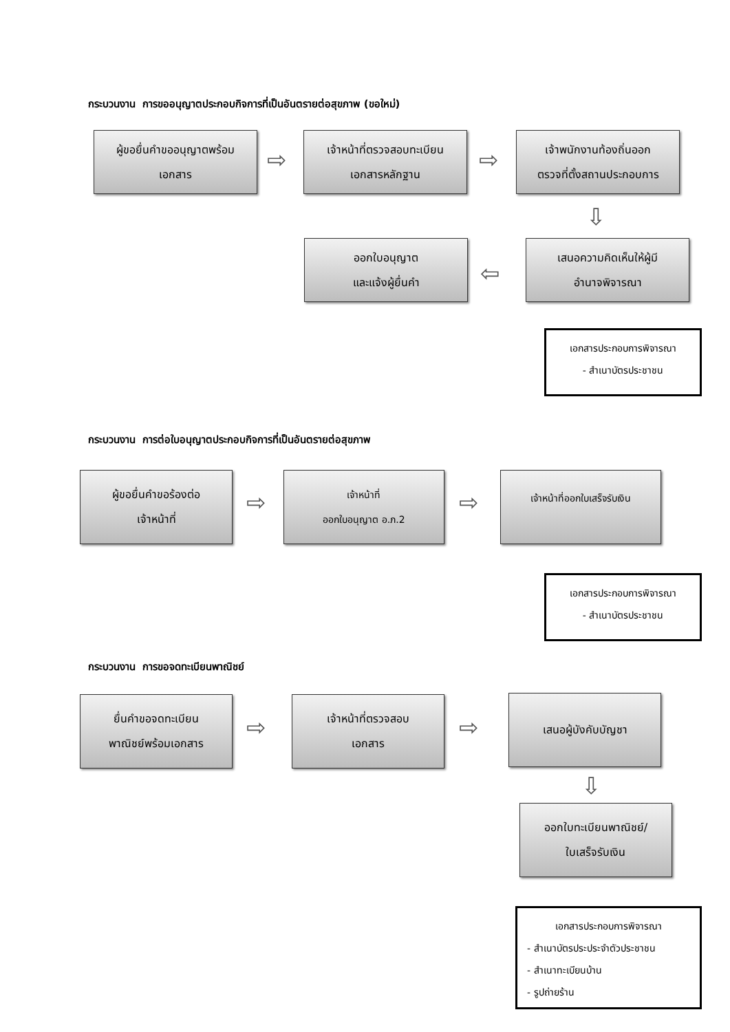กระบวนงาน การขออนุญาตประกอบกิจการที่เป็นอันตรายต่อสุขภาพ (ขอใหม่)
ผู้ขอยื่นคำขออนุญาตพร้อม
เอกสาร
⇨
เจ้าหน้าที่ตรวจสอบทะเบียน
เอกสารหลักฐาน
⇨
เจ้าพนักงานท้องถิ่นออก
ตรวจที่ตั้งสถานประกอบการ
⇩
ออกใบอนุญาต
และแจ้งผู้ยื่นคำ
⇦
เสนอความคิดเห็นให้ผู้มี
อำนาจพิจารณา
เอกสารประกอบการพิจารณา
- สำเนาบัตรประชาชน
กระบวนงาน การต่อใบอนุญาตประกอบกิจการที่เป็นอันตรายต่อสุขภาพ
ผู้ขอยื่นคำขอร้องต่อ
เจ้าหน้าที่
⇨
เจ้าหน้าที่
ออกใบอนุญาต อ.ภ.2
⇨
เจ้าหน้าที่ออกใบเสร็จรับเงิน
เอกสารประกอบการพิจารณา
- สำเนาบัตรประชาชน
กระบวนงาน การขอจดทะเบียนพาณิชย์
ยื่นคำขอจดทะเบียน
พาณิชย์พร้อมเอกสาร
⇨
เจ้าหน้าที่ตรวจสอบ
เอกสาร
⇨
เสนอผู้บังคับบัญชา
⇩
ออกใบทะเบียนพาณิชย์/
ใบเสร็จรับเงิน
เอกสารประกอบการพิจารณา
- สำเนาบัตรประประจำตัวประชาชน
- สำเนาทะเบียนบ้าน
- รูปถ่ายร้าน